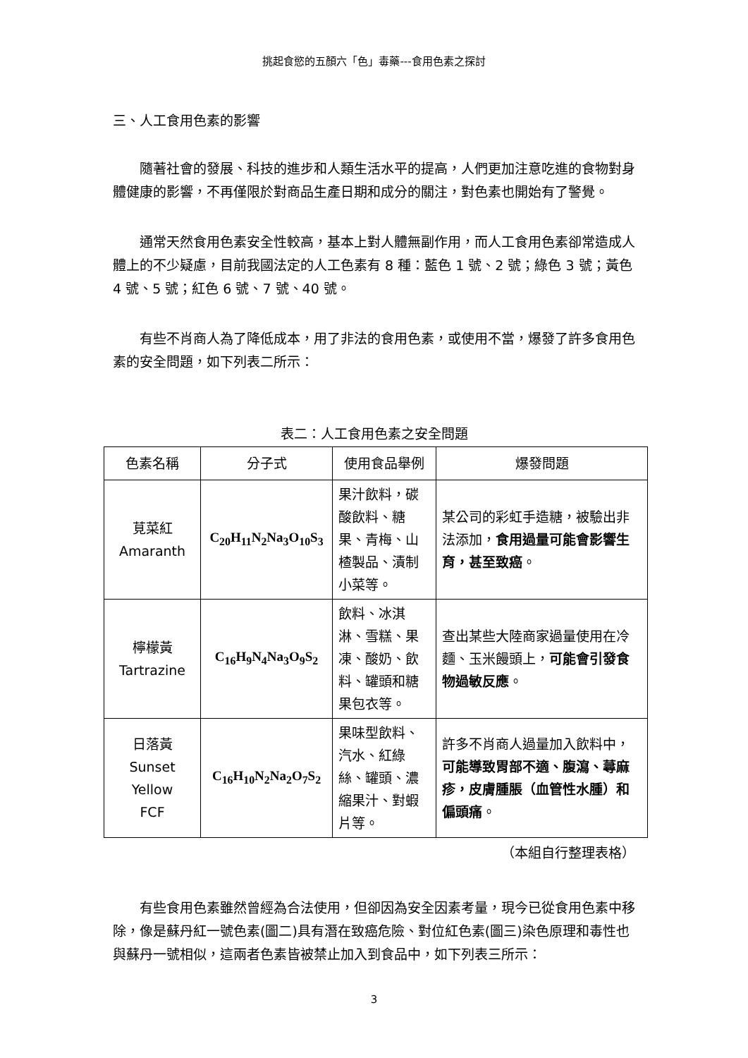挑起食慾的五顏六「色」毒藥---食用色素之探討
三、人工食用色素的影響
隨著社會的發展、科技的進步和人類生活水平的提高，人們更加注意吃進的食物對身體健康的影響，不再僅限於對商品生產日期和成分的關注，對色素也開始有了警覺。
通常天然食用色素安全性較高，基本上對人體無副作用，而人工食用色素卻常造成人體上的不少疑慮，目前我國法定的人工色素有 8 種：藍色 1 號、2 號；綠色 3 號；黃色 4 號、5 號；紅色 6 號、7 號、40 號。
有些不肖商人為了降低成本，用了非法的食用色素，或使用不當，爆發了許多食用色素的安全問題，如下列表二所示：
表二：人工食用色素之安全問題
| 色素名稱 | 分子式 | 使用食品舉例 | 爆發問題 |
| --- | --- | --- | --- |
| 莧菜紅 Amaranth | C<sub>20</sub>H<sub>11</sub>N<sub>2</sub>Na<sub>3</sub>O<sub>10</sub>S<sub>3</sub> | 果汁飲料，碳酸飲料、糖果、青梅、山楂製品、漬制小菜等。 | 某公司的彩虹手造糖，被驗出非法添加， 食用過量可能會影響生育，甚至致癌 。 |
| 檸檬黃 Tartrazine | C<sub>16</sub>H<sub>9</sub>N<sub>4</sub>Na<sub>3</sub>O<sub>9</sub>S<sub>2</sub> | 飲料、冰淇淋、雪糕、果凍、酸奶、飲料、罐頭和糖果包衣等。 | 查出某些大陸商家過量使用在冷麵、玉米饅頭上， 可能會引發食物過敏反應 。 |
| 日落黃 Sunset Yellow FCF | C<sub>16</sub>H<sub>10</sub>N<sub>2</sub>Na<sub>2</sub>O<sub>7</sub>S<sub>2</sub> | 果味型飲料、汽水、紅綠絲、罐頭、濃縮果汁、對蝦片等。 | 許多不肖商人過量加入飲料中， 可能導致胃部不適、腹瀉、蕁麻疹，皮膚腫脹（血管性水腫）和偏頭痛 。 |
（本組自行整理表格）
有些食用色素雖然曾經為合法使用，但卻因為安全因素考量，現今已從食用色素中移除，像是蘇丹紅一號色素(圖二)具有潛在致癌危險、對位紅色素(圖三)染色原理和毒性也與蘇丹一號相似，這兩者色素皆被禁止加入到食品中，如下列表三所示：
3